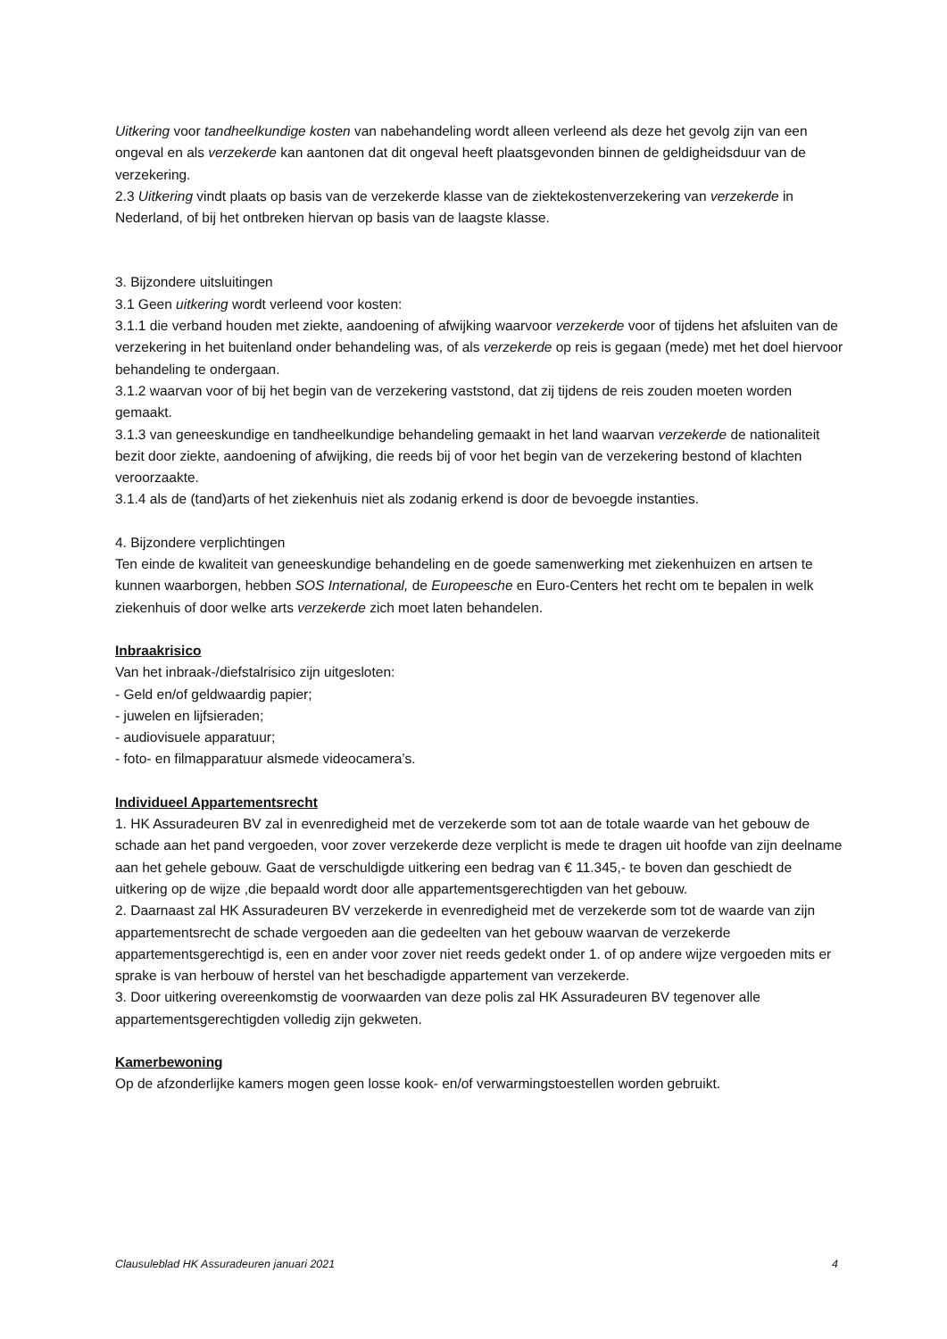Uitkering voor tandheelkundige kosten van nabehandeling wordt alleen verleend als deze het gevolg zijn van een ongeval en als verzekerde kan aantonen dat dit ongeval heeft plaatsgevonden binnen de geldigheidsduur van de verzekering.
2.3 Uitkering vindt plaats op basis van de verzekerde klasse van de ziektekostenverzekering van verzekerde in Nederland, of bij het ontbreken hiervan op basis van de laagste klasse.
3. Bijzondere uitsluitingen
3.1 Geen uitkering wordt verleend voor kosten:
3.1.1 die verband houden met ziekte, aandoening of afwijking waarvoor verzekerde voor of tijdens het afsluiten van de verzekering in het buitenland onder behandeling was, of als verzekerde op reis is gegaan (mede) met het doel hiervoor behandeling te ondergaan.
3.1.2 waarvan voor of bij het begin van de verzekering vaststond, dat zij tijdens de reis zouden moeten worden gemaakt.
3.1.3 van geneeskundige en tandheelkundige behandeling gemaakt in het land waarvan verzekerde de nationaliteit bezit door ziekte, aandoening of afwijking, die reeds bij of voor het begin van de verzekering bestond of klachten veroorzaakte.
3.1.4 als de (tand)arts of het ziekenhuis niet als zodanig erkend is door de bevoegde instanties.
4. Bijzondere verplichtingen
Ten einde de kwaliteit van geneeskundige behandeling en de goede samenwerking met ziekenhuizen en artsen te kunnen waarborgen, hebben SOS International, de Europeesche en Euro-Centers het recht om te bepalen in welk ziekenhuis of door welke arts verzekerde zich moet laten behandelen.
Inbraakrisico
Van het inbraak-/diefstalrisico zijn uitgesloten:
- Geld en/of geldwaardig papier;
- juwelen en lijfsieraden;
- audiovisuele apparatuur;
- foto- en filmapparatuur alsmede videocamera’s.
Individueel Appartementsrecht
1. HK Assuradeuren BV zal in evenredigheid met de verzekerde som tot aan de totale waarde van het gebouw de schade aan het pand vergoeden, voor zover verzekerde deze verplicht is mede te dragen uit hoofde van zijn deelname aan het gehele gebouw. Gaat de verschuldigde uitkering een bedrag van € 11.345,- te boven dan geschiedt de uitkering op de wijze ,die bepaald wordt door alle appartementsgerechtigden van het gebouw.
2. Daarnaast zal HK Assuradeuren BV verzekerde in evenredigheid met de verzekerde som tot de waarde van zijn appartementsrecht de schade vergoeden aan die gedeelten van het gebouw waarvan de verzekerde appartementsgerechtigd is, een en ander voor zover niet reeds gedekt onder 1. of op andere wijze vergoeden mits er sprake is van herbouw of herstel van het beschadigde appartement van verzekerde.
3. Door uitkering overeenkomstig de voorwaarden van deze polis zal HK Assuradeuren BV tegenover alle appartementsgerechtigden volledig zijn gekweten.
Kamerbewoning
Op de afzonderlijke kamers mogen geen losse kook- en/of verwarmingstoestellen worden gebruikt.
Clausuleblad HK Assuradeuren januari 2021 4